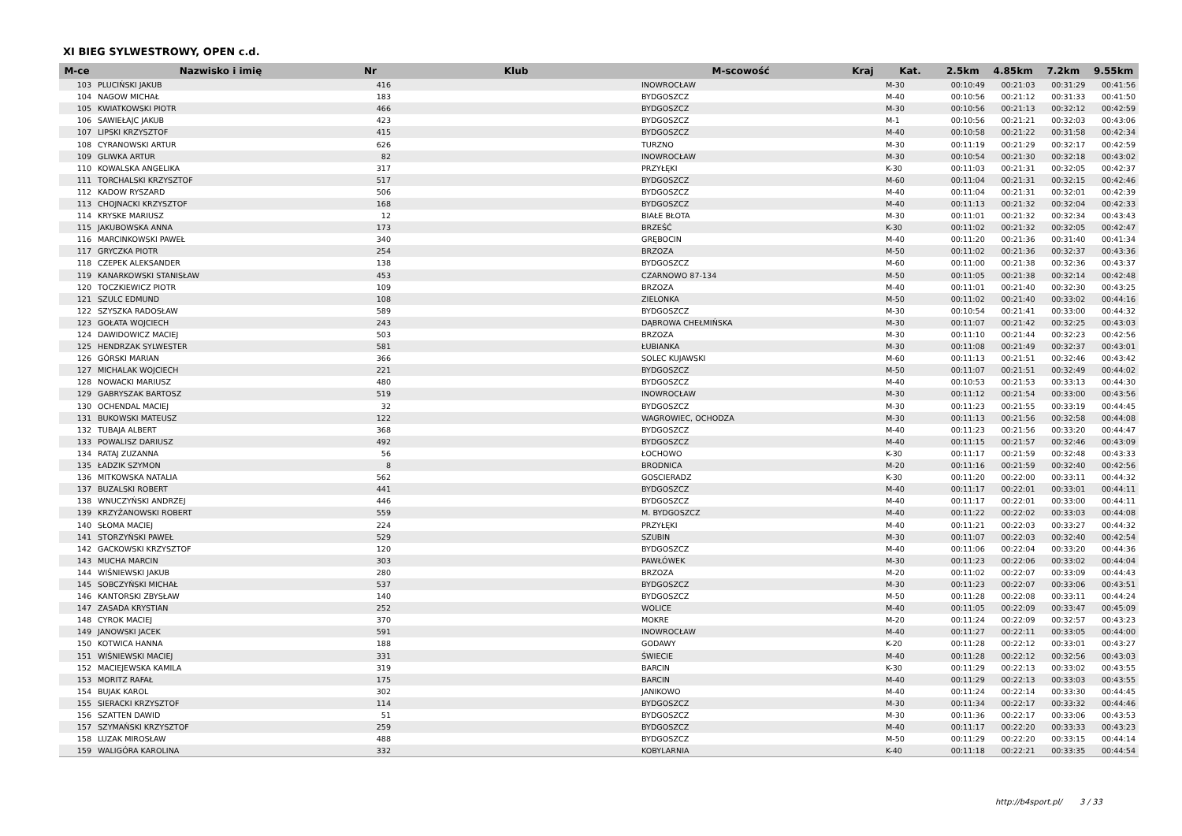XI BIEG SYLWESTROWY, OPEN c.d.
| M-ce | Nazwisko i imię | Nr | Klub | M-scowość | Kraj | Kat. | 2.5km | 4.85km | 7.2km | 9.55km |
| --- | --- | --- | --- | --- | --- | --- | --- | --- | --- | --- |
| 103 | PLUCIŃSKI JAKUB | 416 | | INOWROCŁAW | | M-30 | 00:10:49 | 00:21:03 | 00:31:29 | 00:41:56 |
| 104 | NAGOW MICHAŁ | 183 | | BYDGOSZCZ | | M-40 | 00:10:56 | 00:21:12 | 00:31:33 | 00:41:50 |
| 105 | KWIATKOWSKI PIOTR | 466 | | BYDGOSZCZ | | M-30 | 00:10:56 | 00:21:13 | 00:32:12 | 00:42:59 |
| 106 | SAWIEŁAJC JAKUB | 423 | | BYDGOSZCZ | | M-1 | 00:10:56 | 00:21:21 | 00:32:03 | 00:43:06 |
| 107 | LIPSKI KRZYSZTOF | 415 | | BYDGOSZCZ | | M-40 | 00:10:58 | 00:21:22 | 00:31:58 | 00:42:34 |
| 108 | CYRANOWSKI ARTUR | 626 | | TURZNO | | M-30 | 00:11:19 | 00:21:29 | 00:32:17 | 00:42:59 |
| 109 | GLIWKA ARTUR | 82 | | INOWROCŁAW | | M-30 | 00:10:54 | 00:21:30 | 00:32:18 | 00:43:02 |
| 110 | KOWALSKA ANGELIKA | 317 | | PRZYŁĘKI | | K-30 | 00:11:03 | 00:21:31 | 00:32:05 | 00:42:37 |
| 111 | TORCHALSKI KRZYSZTOF | 517 | | BYDGOSZCZ | | M-60 | 00:11:04 | 00:21:31 | 00:32:15 | 00:42:46 |
| 112 | KADOW RYSZARD | 506 | | BYDGOSZCZ | | M-40 | 00:11:04 | 00:21:31 | 00:32:01 | 00:42:39 |
| 113 | CHOJNACKI KRZYSZTOF | 168 | | BYDGOSZCZ | | M-40 | 00:11:13 | 00:21:32 | 00:32:04 | 00:42:33 |
| 114 | KRYSKE MARIUSZ | 12 | | BIAŁE BŁOTA | | M-30 | 00:11:01 | 00:21:32 | 00:32:34 | 00:43:43 |
| 115 | JAKUBOWSKA ANNA | 173 | | BRZEŚĆ | | K-30 | 00:11:02 | 00:21:32 | 00:32:05 | 00:42:47 |
| 116 | MARCINKOWSKI PAWEŁ | 340 | | GRĘBOCIN | | M-40 | 00:11:20 | 00:21:36 | 00:31:40 | 00:41:34 |
| 117 | GRYCZKA PIOTR | 254 | | BRZOZA | | M-50 | 00:11:02 | 00:21:36 | 00:32:37 | 00:43:36 |
| 118 | CZEPEK ALEKSANDER | 138 | | BYDGOSZCZ | | M-60 | 00:11:00 | 00:21:38 | 00:32:36 | 00:43:37 |
| 119 | KANARKOWSKI STANISŁAW | 453 | | CZARNOWO 87-134 | | M-50 | 00:11:05 | 00:21:38 | 00:32:14 | 00:42:48 |
| 120 | TOCZKIEWICZ PIOTR | 109 | | BRZOZA | | M-40 | 00:11:01 | 00:21:40 | 00:32:30 | 00:43:25 |
| 121 | SZULC EDMUND | 108 | | ZIELONKA | | M-50 | 00:11:02 | 00:21:40 | 00:33:02 | 00:44:16 |
| 122 | SZYSZKA RADOSŁAW | 589 | | BYDGOSZCZ | | M-30 | 00:10:54 | 00:21:41 | 00:33:00 | 00:44:32 |
| 123 | GOŁATA WOJCIECH | 243 | | DĄBROWA CHEŁMIŃSKA | | M-30 | 00:11:07 | 00:21:42 | 00:32:25 | 00:43:03 |
| 124 | DAWIDOWICZ MACIEJ | 503 | | BRZOZA | | M-30 | 00:11:10 | 00:21:44 | 00:32:23 | 00:42:56 |
| 125 | HENDRZAK SYLWESTER | 581 | | ŁUBIANKA | | M-30 | 00:11:08 | 00:21:49 | 00:32:37 | 00:43:01 |
| 126 | GÓRSKI MARIAN | 366 | | SOLEC KUJAWSKI | | M-60 | 00:11:13 | 00:21:51 | 00:32:46 | 00:43:42 |
| 127 | MICHALAK WOJCIECH | 221 | | BYDGOSZCZ | | M-50 | 00:11:07 | 00:21:51 | 00:32:49 | 00:44:02 |
| 128 | NOWACKI MARIUSZ | 480 | | BYDGOSZCZ | | M-40 | 00:10:53 | 00:21:53 | 00:33:13 | 00:44:30 |
| 129 | GABRYSZAK BARTOSZ | 519 | | INOWROCŁAW | | M-30 | 00:11:12 | 00:21:54 | 00:33:00 | 00:43:56 |
| 130 | OCHENDAL MACIEJ | 32 | | BYDGOSZCZ | | M-30 | 00:11:23 | 00:21:55 | 00:33:19 | 00:44:45 |
| 131 | BUKOWSKI MATEUSZ | 122 | | WAGROWIEC, OCHODZA | | M-30 | 00:11:13 | 00:21:56 | 00:32:58 | 00:44:08 |
| 132 | TUBAJA ALBERT | 368 | | BYDGOSZCZ | | M-40 | 00:11:23 | 00:21:56 | 00:33:20 | 00:44:47 |
| 133 | POWALISZ DARIUSZ | 492 | | BYDGOSZCZ | | M-40 | 00:11:15 | 00:21:57 | 00:32:46 | 00:43:09 |
| 134 | RATAJ ZUZANNA | 56 | | ŁOCHOWO | | K-30 | 00:11:17 | 00:21:59 | 00:32:48 | 00:43:33 |
| 135 | ŁADZIK SZYMON | 8 | | BRODNICA | | M-20 | 00:11:16 | 00:21:59 | 00:32:40 | 00:42:56 |
| 136 | MITKOWSKA NATALIA | 562 | | GOSCIERADZ | | K-30 | 00:11:20 | 00:22:00 | 00:33:11 | 00:44:32 |
| 137 | BUZALSKI ROBERT | 441 | | BYDGOSZCZ | | M-40 | 00:11:17 | 00:22:01 | 00:33:01 | 00:44:11 |
| 138 | WNUCZYŃSKI ANDRZEJ | 446 | | BYDGOSZCZ | | M-40 | 00:11:17 | 00:22:01 | 00:33:00 | 00:44:11 |
| 139 | KRZYŻANOWSKI ROBERT | 559 | | M. BYDGOSZCZ | | M-40 | 00:11:22 | 00:22:02 | 00:33:03 | 00:44:08 |
| 140 | SŁOMA MACIEJ | 224 | | PRZYŁĘKI | | M-40 | 00:11:21 | 00:22:03 | 00:33:27 | 00:44:32 |
| 141 | STORZYŃSKI PAWEŁ | 529 | | SZUBIN | | M-30 | 00:11:07 | 00:22:03 | 00:32:40 | 00:42:54 |
| 142 | GACKOWSKI KRZYSZTOF | 120 | | BYDGOSZCZ | | M-40 | 00:11:06 | 00:22:04 | 00:33:20 | 00:44:36 |
| 143 | MUCHA MARCIN | 303 | | PAWŁÓWEK | | M-30 | 00:11:23 | 00:22:06 | 00:33:02 | 00:44:04 |
| 144 | WIŚNIEWSKI JAKUB | 280 | | BRZOZA | | M-20 | 00:11:02 | 00:22:07 | 00:33:09 | 00:44:43 |
| 145 | SOBCZYŃSKI MICHAŁ | 537 | | BYDGOSZCZ | | M-30 | 00:11:23 | 00:22:07 | 00:33:06 | 00:43:51 |
| 146 | KANTORSKI ZBYSŁAW | 140 | | BYDGOSZCZ | | M-50 | 00:11:28 | 00:22:08 | 00:33:11 | 00:44:24 |
| 147 | ZASADA KRYSTIAN | 252 | | WOLICE | | M-40 | 00:11:05 | 00:22:09 | 00:33:47 | 00:45:09 |
| 148 | CYROK MACIEJ | 370 | | MOKRE | | M-20 | 00:11:24 | 00:22:09 | 00:32:57 | 00:43:23 |
| 149 | JANOWSKI JACEK | 591 | | INOWROCŁAW | | M-40 | 00:11:27 | 00:22:11 | 00:33:05 | 00:44:00 |
| 150 | KOTWICA HANNA | 188 | | GODAWY | | K-20 | 00:11:28 | 00:22:12 | 00:33:01 | 00:43:27 |
| 151 | WIŚNIEWSKI MACIEJ | 331 | | ŚWIECIE | | M-40 | 00:11:28 | 00:22:12 | 00:32:56 | 00:43:03 |
| 152 | MACIEJEWSKA KAMILA | 319 | | BARCIN | | K-30 | 00:11:29 | 00:22:13 | 00:33:02 | 00:43:55 |
| 153 | MORITZ RAFAŁ | 175 | | BARCIN | | M-40 | 00:11:29 | 00:22:13 | 00:33:03 | 00:43:55 |
| 154 | BUJAK KAROL | 302 | | JANIKOWO | | M-40 | 00:11:24 | 00:22:14 | 00:33:30 | 00:44:45 |
| 155 | SIERACKI KRZYSZTOF | 114 | | BYDGOSZCZ | | M-30 | 00:11:34 | 00:22:17 | 00:33:32 | 00:44:46 |
| 156 | SZATTEN DAWID | 51 | | BYDGOSZCZ | | M-30 | 00:11:36 | 00:22:17 | 00:33:06 | 00:43:53 |
| 157 | SZYMAŃSKI KRZYSZTOF | 259 | | BYDGOSZCZ | | M-40 | 00:11:17 | 00:22:20 | 00:33:33 | 00:43:23 |
| 158 | LUZAK MIROSŁAW | 488 | | BYDGOSZCZ | | M-50 | 00:11:29 | 00:22:20 | 00:33:15 | 00:44:14 |
| 159 | WALIGÓRA KAROLINA | 332 | | KOBYLARNIA | | K-40 | 00:11:18 | 00:22:21 | 00:33:35 | 00:44:54 |
http://b4sport.pl/ 3 / 33